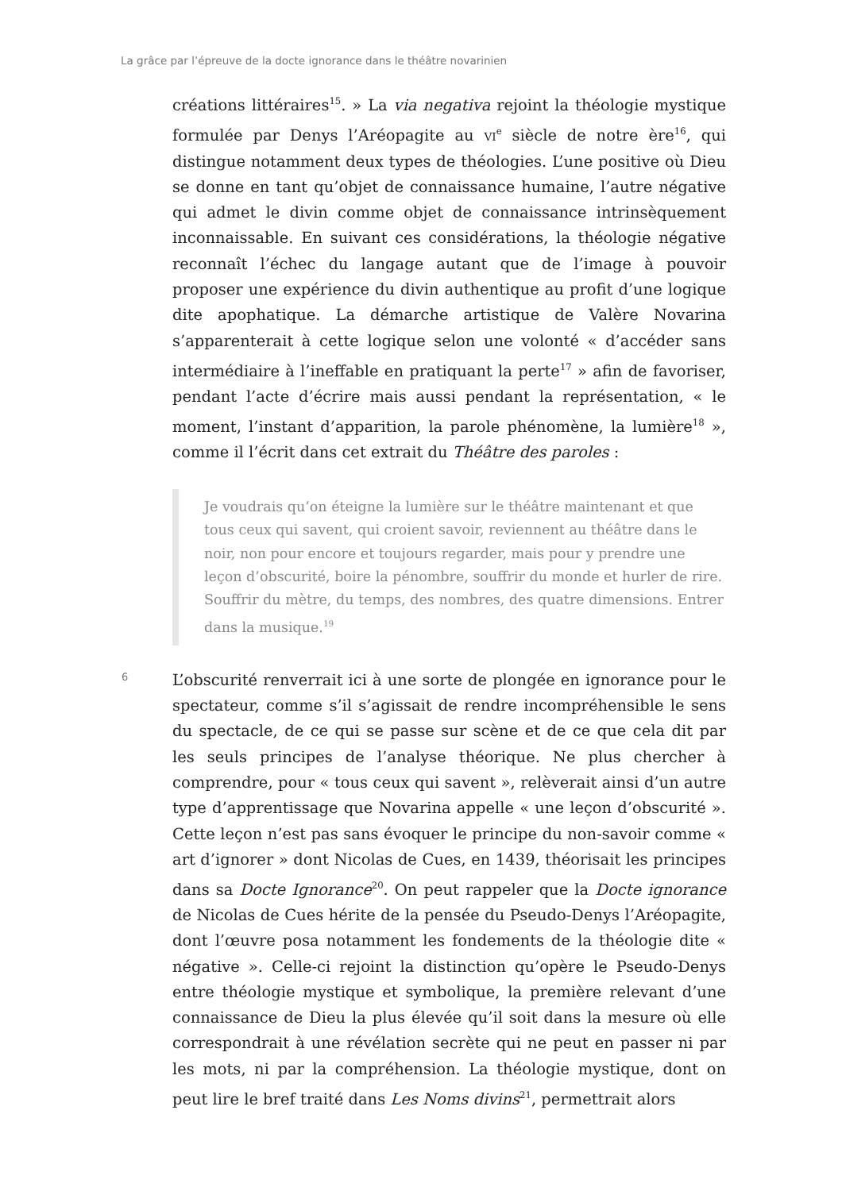La grâce par l’épreuve de la docte ignorance dans le théâtre novarinien
créations littéraires<sup>15</sup>. » La via negativa rejoint la théologie mystique formulée par Denys l’Aréopagite au VI<sup>e</sup> siècle de notre ère<sup>16</sup>, qui distingue notamment deux types de théologies. L’une positive où Dieu se donne en tant qu’objet de connaissance humaine, l’autre négative qui admet le divin comme objet de connaissance intrinsèquement inconnaissable. En suivant ces considérations, la théologie négative reconnaît l’échec du langage autant que de l’image à pouvoir proposer une expérience du divin authentique au profit d’une logique dite apophatique. La démarche artistique de Valère Novarina s’apparenterait à cette logique selon une volonté « d’accéder sans intermédiaire à l’ineffable en pratiquant la perte<sup>17</sup> » afin de favoriser, pendant l’acte d’écrire mais aussi pendant la représentation, « le moment, l’instant d’apparition, la parole phénomène, la lumière<sup>18</sup> », comme il l’écrit dans cet extrait du Théâtre des paroles :
Je voudrais qu’on éteigne la lumière sur le théâtre maintenant et que tous ceux qui savent, qui croient savoir, reviennent au théâtre dans le noir, non pour encore et toujours regarder, mais pour y prendre une leçon d’obscurité, boire la pénombre, souffrir du monde et hurler de rire. Souffrir du mètre, du temps, des nombres, des quatre dimensions. Entrer dans la musique.<sup>19</sup>
6
L’obscurité renverrait ici à une sorte de plongée en ignorance pour le spectateur, comme s’il s’agissait de rendre incompréhensible le sens du spectacle, de ce qui se passe sur scène et de ce que cela dit par les seuls principes de l’analyse théorique. Ne plus chercher à comprendre, pour « tous ceux qui savent », relèverait ainsi d’un autre type d’apprentissage que Novarina appelle « une leçon d’obscurité ». Cette leçon n’est pas sans évoquer le principe du non-savoir comme « art d’ignorer » dont Nicolas de Cues, en 1439, théorisait les principes dans sa Docte Ignorance<sup>20</sup>. On peut rappeler que la Docte ignorance de Nicolas de Cues hérite de la pensée du Pseudo-Denys l’Aréopagite, dont l’œuvre posa notamment les fondements de la théologie dite « négative ». Celle-ci rejoint la distinction qu’opère le Pseudo-Denys entre théologie mystique et symbolique, la première relevant d’une connaissance de Dieu la plus élevée qu’il soit dans la mesure où elle correspondrait à une révélation secrète qui ne peut en passer ni par les mots, ni par la compréhension. La théologie mystique, dont on peut lire le bref traité dans Les Noms divins<sup>21</sup>, permettrait alors